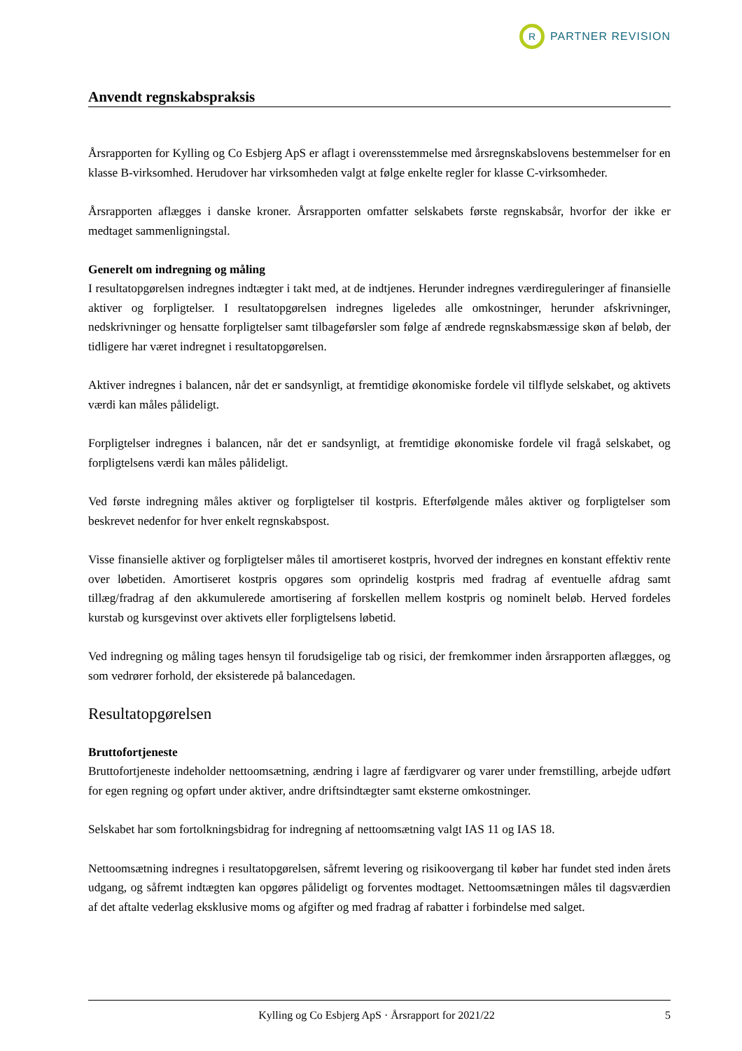R
PARTNER REVISION
Anvendt regnskabspraksis
Årsrapporten for Kylling og Co Esbjerg ApS er aflagt i overensstemmelse med årsregnskabslovens bestemmelser for en klasse B-virksomhed. Herudover har virksomheden valgt at følge enkelte regler for klasse C-virksomheder.
Årsrapporten aflægges i danske kroner. Årsrapporten omfatter selskabets første regnskabsår, hvorfor der ikke er medtaget sammenligningstal.
Generelt om indregning og måling
I resultatopgørelsen indregnes indtægter i takt med, at de indtjenes. Herunder indregnes værdireguleringer af finansielle aktiver og forpligtelser. I resultatopgørelsen indregnes ligeledes alle omkostninger, herunder afskrivninger, nedskrivninger og hensatte forpligtelser samt tilbageførsler som følge af ændrede regnskabsmæssige skøn af beløb, der tidligere har været indregnet i resultatopgørelsen.
Aktiver indregnes i balancen, når det er sandsynligt, at fremtidige økonomiske fordele vil tilflyde selskabet, og aktivets værdi kan måles pålideligt.
Forpligtelser indregnes i balancen, når det er sandsynligt, at fremtidige økonomiske fordele vil fragå selskabet, og forpligtelsens værdi kan måles pålideligt.
Ved første indregning måles aktiver og forpligtelser til kostpris. Efterfølgende måles aktiver og forpligtelser som beskrevet nedenfor for hver enkelt regnskabspost.
Visse finansielle aktiver og forpligtelser måles til amortiseret kostpris, hvorved der indregnes en konstant effektiv rente over løbetiden. Amortiseret kostpris opgøres som oprindelig kostpris med fradrag af eventuelle afdrag samt tillæg/fradrag af den akkumulerede amortisering af forskellen mellem kostpris og nominelt beløb. Herved fordeles kurstab og kursgevinst over aktivets eller forpligtelsens løbetid.
Ved indregning og måling tages hensyn til forudsigelige tab og risici, der fremkommer inden årsrapporten aflægges, og som vedrører forhold, der eksisterede på balancedagen.
Resultatopgørelsen
Bruttofortjeneste
Bruttofortjeneste indeholder nettoomsætning, ændring i lagre af færdigvarer og varer under fremstilling, arbejde udført for egen regning og opført under aktiver, andre driftsindtægter samt eksterne omkostninger.
Selskabet har som fortolkningsbidrag for indregning af nettoomsætning valgt IAS 11 og IAS 18.
Nettoomsætning indregnes i resultatopgørelsen, såfremt levering og risikoovergang til køber har fundet sted inden årets udgang, og såfremt indtægten kan opgøres pålideligt og forventes modtaget. Nettoomsætningen måles til dagsværdien af det aftalte vederlag eksklusive moms og afgifter og med fradrag af rabatter i forbindelse med salget.
Kylling og Co Esbjerg ApS · Årsrapport for 2021/22
5